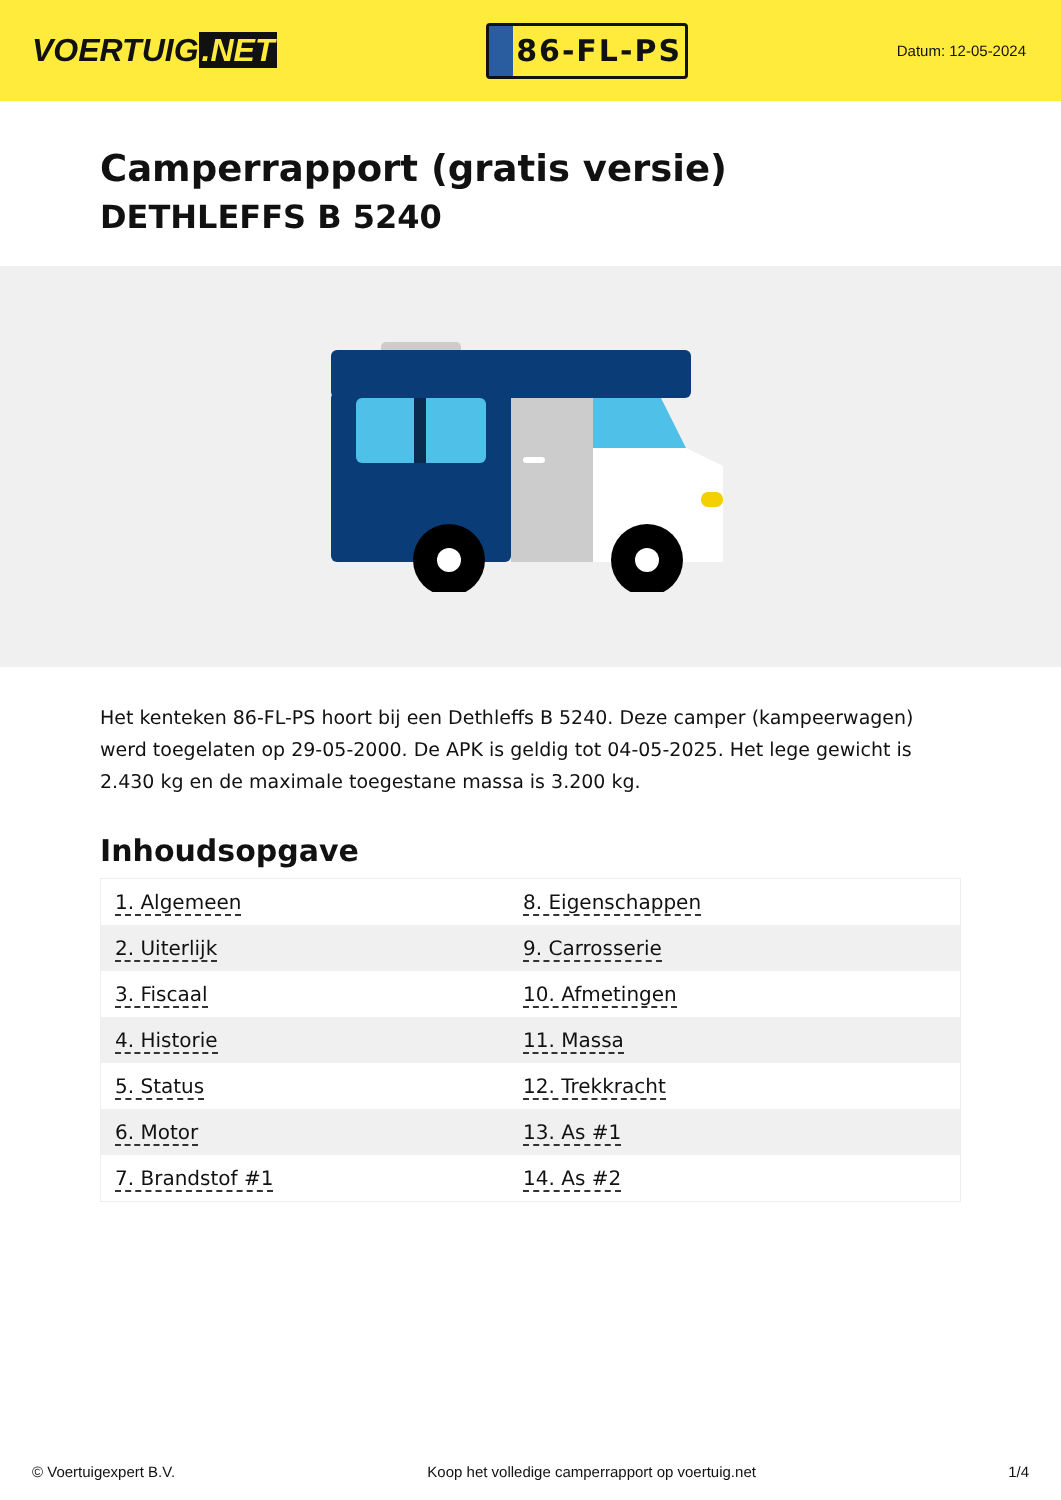VOERTUIG.NET
86-FL-PS
Datum: 12-05-2024
Camperrapport (gratis versie)
DETHLEFFS B 5240
Het kenteken 86-FL-PS hoort bij een Dethleffs B 5240. Deze camper (kampeerwagen) werd toegelaten op 29-05-2000. De APK is geldig tot 04-05-2025. Het lege gewicht is 2.430 kg en de maximale toegestane massa is 3.200 kg.
Inhoudsopgave
| 1. Algemeen | 8. Eigenschappen |
| 2. Uiterlijk | 9. Carrosserie |
| 3. Fiscaal | 10. Afmetingen |
| 4. Historie | 11. Massa |
| 5. Status | 12. Trekkracht |
| 6. Motor | 13. As #1 |
| 7. Brandstof #1 | 14. As #2 |
© Voertuigexpert B.V. Koop het volledige camperrapport op voertuig.net 1/4